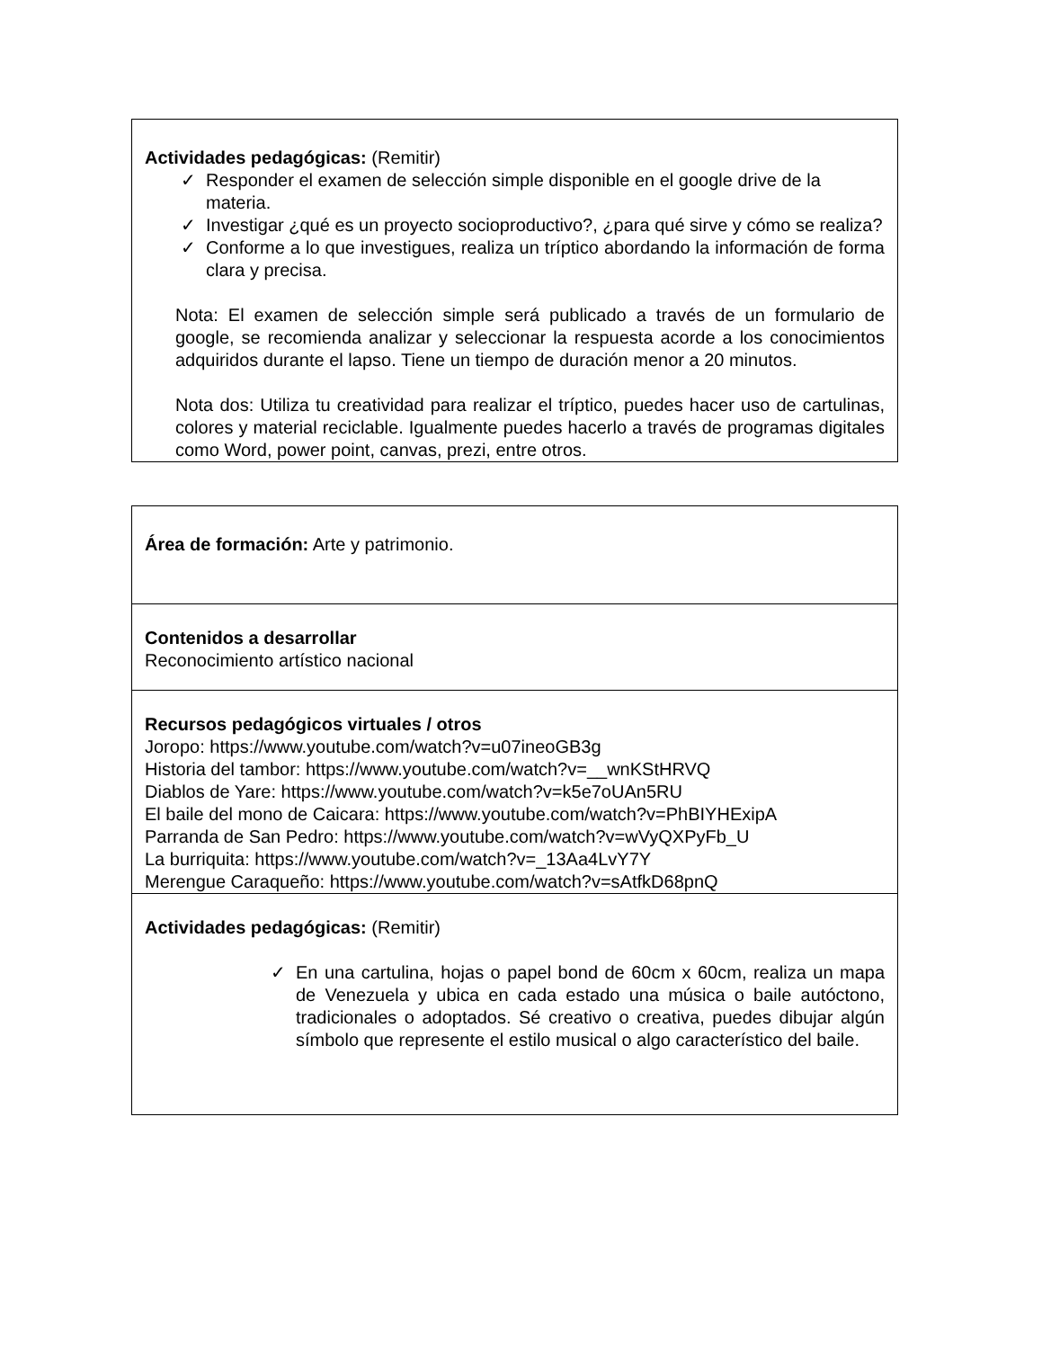| Actividades pedagógicas: (Remitir) ✓ Responder el examen de selección simple disponible en el google drive de la materia. ✓ Investigar ¿qué es un proyecto socioproductivo?, ¿para qué sirve y cómo se realiza? ✓ Conforme a lo que investigues, realiza un tríptico abordando la información de forma clara y precisa. Nota: El examen de selección simple será publicado a través de un formulario de google, se recomienda analizar y seleccionar la respuesta acorde a los conocimientos adquiridos durante el lapso. Tiene un tiempo de duración menor a 20 minutos. Nota dos: Utiliza tu creatividad para realizar el tríptico, puedes hacer uso de cartulinas, colores y material reciclable. Igualmente puedes hacerlo a través de programas digitales como Word, power point, canvas, prezi, entre otros. |
| Área de formación: Arte y patrimonio. |
| Contenidos a desarrollar Reconocimiento artístico nacional |
| Recursos pedagógicos virtuales / otros Joropo: https://www.youtube.com/watch?v=u07ineoGB3g Historia del tambor: https://www.youtube.com/watch?v=__wnKStHRVQ Diablos de Yare: https://www.youtube.com/watch?v=k5e7oUAn5RU El baile del mono de Caicara: https://www.youtube.com/watch?v=PhBIYHExipA Parranda de San Pedro: https://www.youtube.com/watch?v=wVyQXPyFb_U La burriquita: https://www.youtube.com/watch?v=_13Aa4LvY7Y Merengue Caraqueño: https://www.youtube.com/watch?v=sAtfkD68pnQ |
| Actividades pedagógicas: (Remitir) ✓ En una cartulina, hojas o papel bond de 60cm x 60cm, realiza un mapa de Venezuela y ubica en cada estado una música o baile autóctono, tradicionales o adoptados. Sé creativo o creativa, puedes dibujar algún símbolo que represente el estilo musical o algo característico del baile. |